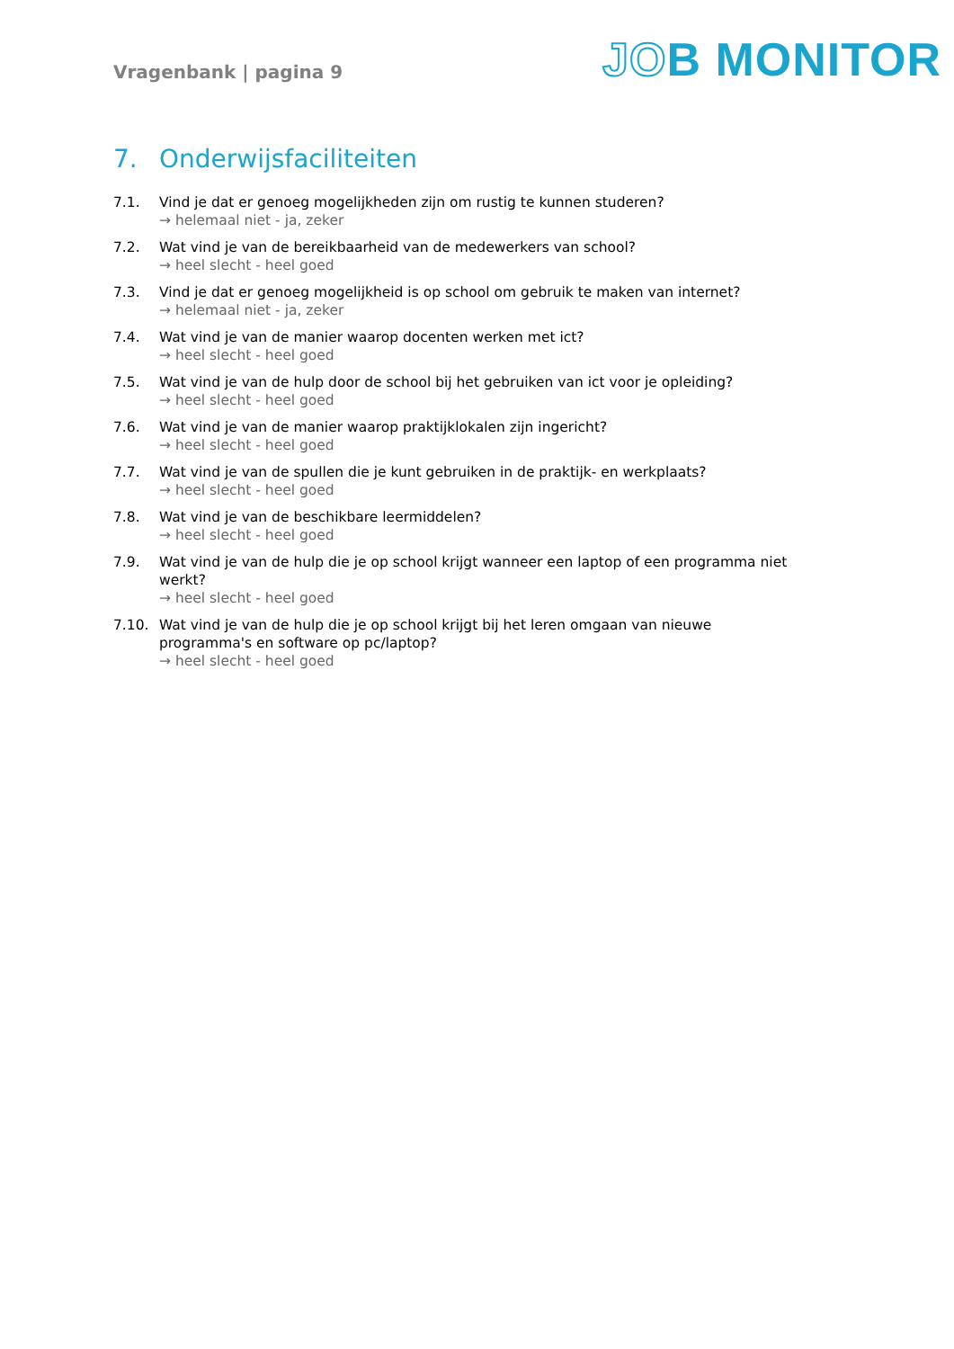Vragenbank | pagina 9
JOB MONITOR
7. Onderwijsfaciliteiten
7.1. Vind je dat er genoeg mogelijkheden zijn om rustig te kunnen studeren?
→ helemaal niet - ja, zeker
7.2. Wat vind je van de bereikbaarheid van de medewerkers van school?
→ heel slecht - heel goed
7.3. Vind je dat er genoeg mogelijkheid is op school om gebruik te maken van internet?
→ helemaal niet - ja, zeker
7.4. Wat vind je van de manier waarop docenten werken met ict?
→ heel slecht - heel goed
7.5. Wat vind je van de hulp door de school bij het gebruiken van ict voor je opleiding?
→ heel slecht - heel goed
7.6. Wat vind je van de manier waarop praktijklokalen zijn ingericht?
→ heel slecht - heel goed
7.7. Wat vind je van de spullen die je kunt gebruiken in de praktijk- en werkplaats?
→ heel slecht - heel goed
7.8. Wat vind je van de beschikbare leermiddelen?
→ heel slecht - heel goed
7.9. Wat vind je van de hulp die je op school krijgt wanneer een laptop of een programma niet werkt?
→ heel slecht - heel goed
7.10. Wat vind je van de hulp die je op school krijgt bij het leren omgaan van nieuwe programma's en software op pc/laptop?
→ heel slecht - heel goed